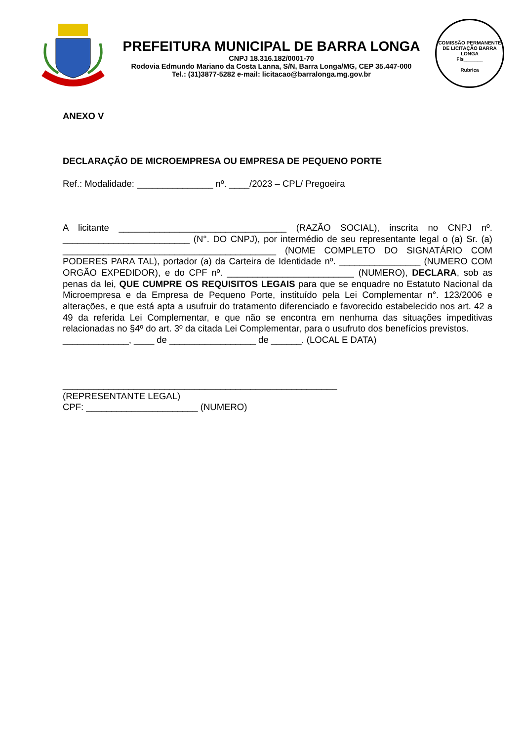PREFEITURA MUNICIPAL DE BARRA LONGA
CNPJ 18.316.182/0001-70
Rodovia Edmundo Mariano da Costa Lanna, S/N, Barra Longa/MG, CEP 35.447-000
Tel.: (31)3877-5282 e-mail: licitacao@barralonga.mg.gov.br
COMISSÃO PERMANENTE DE LICITAÇÃO BARRA LONGA
Fls_______
Rubrica
ANEXO V
DECLARAÇÃO DE MICROEMPRESA OU EMPRESA DE PEQUENO PORTE
Ref.: Modalidade: _______________ nº. ____/2023 – CPL/ Pregoeira
A licitante _________________________________ (RAZÃO SOCIAL), inscrita no CNPJ nº. _________________________ (N°. DO CNPJ), por intermédio de seu representante legal o (a) Sr. (a) __________________________________________ (NOME COMPLETO DO SIGNATÁRIO COM PODERES PARA TAL), portador (a) da Carteira de Identidade nº. ________________ (NUMERO COM ORGÃO EXPEDIDOR), e do CPF nº. _________________________ (NUMERO), DECLARA, sob as penas da lei, QUE CUMPRE OS REQUISITOS LEGAIS para que se enquadre no Estatuto Nacional da Microempresa e da Empresa de Pequeno Porte, instituído pela Lei Complementar n°. 123/2006 e alterações, e que está apta a usufruir do tratamento diferenciado e favorecido estabelecido nos art. 42 a 49 da referida Lei Complementar, e que não se encontra em nenhuma das situações impeditivas relacionadas no §4º do art. 3º da citada Lei Complementar, para o usufruto dos benefícios previstos.
_____________, ____ de _________________ de ______. (LOCAL E DATA)
______________________________________________________
(REPRESENTANTE LEGAL)
CPF: ______________________ (NUMERO)